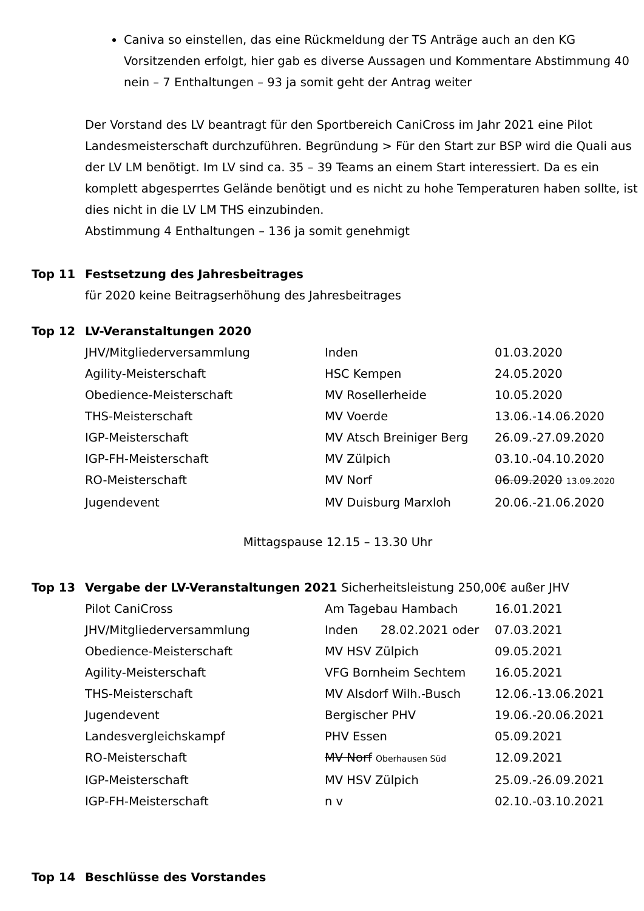Caniva so einstellen, das eine Rückmeldung der TS Anträge auch an den KG Vorsitzenden erfolgt, hier gab es diverse Aussagen und Kommentare Abstimmung 40 nein – 7 Enthaltungen – 93 ja somit geht der Antrag weiter
Der Vorstand des LV beantragt für den Sportbereich CaniCross im Jahr 2021 eine Pilot Landesmeisterschaft durchzuführen. Begründung > Für den Start zur BSP wird die Quali aus der LV LM benötigt. Im LV sind ca. 35 – 39 Teams an einem Start interessiert. Da es ein komplett abgesperrtes Gelände benötigt und es nicht zu hohe Temperaturen haben sollte, ist dies nicht in die LV LM THS einzubinden.
Abstimmung 4 Enthaltungen – 136 ja somit genehmigt
Top 11 Festsetzung des Jahresbeitrages
für 2020 keine Beitragserhöhung des Jahresbeitrages
Top 12 LV-Veranstaltungen 2020
| JHV/Mitgliederversammlung | Inden | 01.03.2020 |
| Agility-Meisterschaft | HSC Kempen | 24.05.2020 |
| Obedience-Meisterschaft | MV Rosellerheide | 10.05.2020 |
| THS-Meisterschaft | MV Voerde | 13.06.-14.06.2020 |
| IGP-Meisterschaft | MV Atsch Breiniger Berg | 26.09.-27.09.2020 |
| IGP-FH-Meisterschaft | MV Zülpich | 03.10.-04.10.2020 |
| RO-Meisterschaft | MV Norf | 06.09.2020 13.09.2020 |
| Jugendevent | MV Duisburg Marxloh | 20.06.-21.06.2020 |
Mittagspause 12.15 – 13.30 Uhr
Top 13 Vergabe der LV-Veranstaltungen 2021 Sicherheitsleistung 250,00€ außer JHV
| Pilot CaniCross | Am Tagebau Hambach | 16.01.2021 |
| JHV/Mitgliederversammlung | Inden 28.02.2021 oder | 07.03.2021 |
| Obedience-Meisterschaft | MV HSV Zülpich | 09.05.2021 |
| Agility-Meisterschaft | VFG Bornheim Sechtem | 16.05.2021 |
| THS-Meisterschaft | MV Alsdorf Wilh.-Busch | 12.06.-13.06.2021 |
| Jugendevent | Bergischer PHV | 19.06.-20.06.2021 |
| Landesvergleichskampf | PHV Essen | 05.09.2021 |
| RO-Meisterschaft | MV Norf Oberhausen Süd | 12.09.2021 |
| IGP-Meisterschaft | MV HSV Zülpich | 25.09.-26.09.2021 |
| IGP-FH-Meisterschaft | n v | 02.10.-03.10.2021 |
Top 14 Beschlüsse des Vorstandes